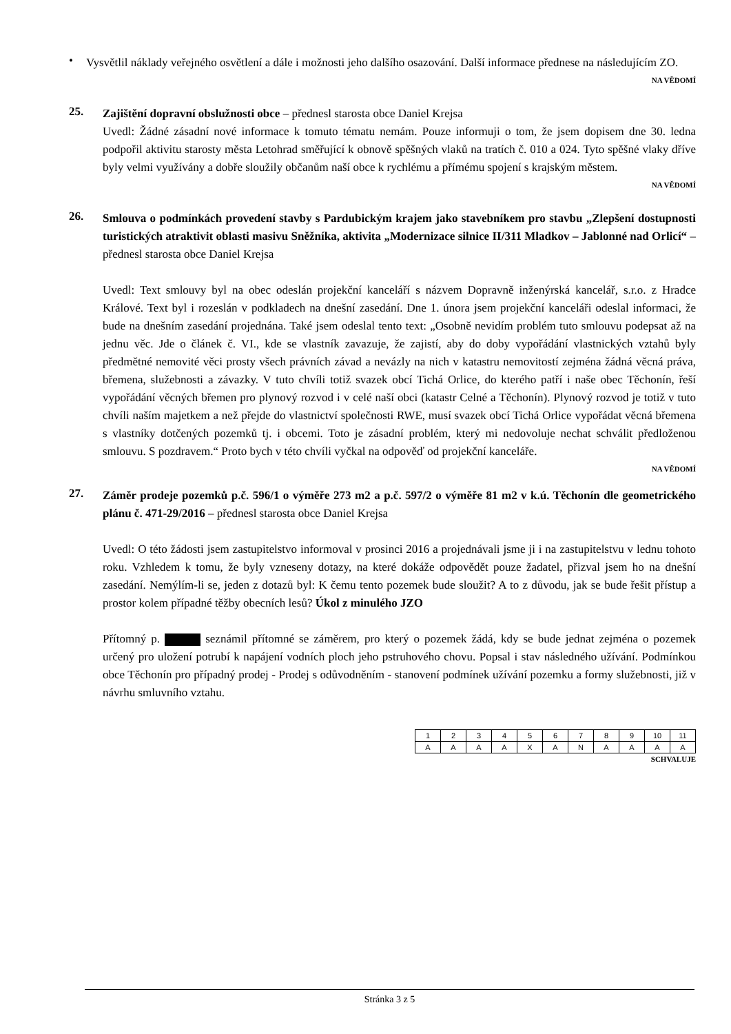•
Vysvětlil náklady veřejného osvětlení a dále i možnosti jeho dalšího osazování. Další informace přednese na následujícím ZO.
NA VĚDOMÍ
25.
Zajištění dopravní obslužnosti obce – přednesl starosta obce Daniel Krejsa
Uvedl: Žádné zásadní nové informace k tomuto tématu nemám. Pouze informuji o tom, že jsem dopisem dne 30. ledna podpořil aktivitu starosty města Letohrad směřující k obnově spěšných vlaků na tratích č. 010 a 024. Tyto spěšné vlaky dříve byly velmi využívány a dobře sloužily občanům naší obce k rychlému a přímému spojení s krajským městem.
NA VĚDOMÍ
26.
Smlouva o podmínkách provedení stavby s Pardubickým krajem jako stavebníkem pro stavbu „Zlepšení dostupnosti turistických atraktivit oblasti masivu Sněžníka, aktivita „Modernizace silnice II/311 Mladkov – Jablonné nad Orlicí“ – přednesl starosta obce Daniel Krejsa
Uvedl: Text smlouvy byl na obec odeslán projekční kanceláří s názvem Dopravně inženýrská kancelář, s.r.o. z Hradce Králové. Text byl i rozeslán v podkladech na dnešní zasedání. Dne 1. února jsem projekční kanceláři odeslal informaci, že bude na dnešním zasedání projednána. Také jsem odeslal tento text: „Osobně nevidím problém tuto smlouvu podepsat až na jednu věc. Jde o článek č. VI., kde se vlastník zavazuje, že zajistí, aby do doby vypořádání vlastnických vztahů byly předmětné nemovité věci prosty všech právních závad a nevázly na nich v katastru nemovitostí zejména žádná věcná práva, břemena, služebnosti a závazky. V tuto chvíli totiž svazek obcí Tichá Orlice, do kterého patří i naše obec Těchonín, řeší vypořádání věcných břemen pro plynový rozvod i v celé naší obci (katastr Celné a Těchonín). Plynový rozvod je totiž v tuto chvíli naším majetkem a než přejde do vlastnictví společnosti RWE, musí svazek obcí Tichá Orlice vypořádat věcná břemena s vlastníky dotčených pozemků tj. i obcemi. Toto je zásadní problém, který mi nedovoluje nechat schválit předloženou smlouvu. S pozdravem.“ Proto bych v této chvíli vyčkal na odpověď od projekční kanceláře.
NA VĚDOMÍ
27.
Záměr prodeje pozemků p.č. 596/1 o výměře 273 m2 a p.č. 597/2 o výměře 81 m2 v k.ú. Těchonín dle geometrického plánu č. 471-29/2016 – přednesl starosta obce Daniel Krejsa
Uvedl: O této žádosti jsem zastupitelstvo informoval v prosinci 2016 a projednávali jsme ji i na zastupitelstvu v lednu tohoto roku. Vzhledem k tomu, že byly vzneseny dotazy, na které dokáže odpovědět pouze žadatel, přizval jsem ho na dnešní zasedání. Nemýlím-li se, jeden z dotazů byl: K čemu tento pozemek bude sloužit? A to z důvodu, jak se bude řešit přístup a prostor kolem případné těžby obecních lesů? Úkol z minulého JZO
Přítomný p. seznámil přítomné se záměrem, pro který o pozemek žádá, kdy se bude jednat zejména o pozemek určený pro uložení potrubí k napájení vodních ploch jeho pstruhového chovu. Popsal i stav následného užívání. Podmínkou obce Těchonín pro případný prodej - Prodej s odůvodněním - stanovení podmínek užívání pozemku a formy služebnosti, již v návrhu smluvního vztahu.
| 1 | 2 | 3 | 4 | 5 | 6 | 7 | 8 | 9 | 10 | 11 |
| A | A | A | A | X | A | N | A | A | A | A |
SCHVALUJE
Stránka 3 z 5